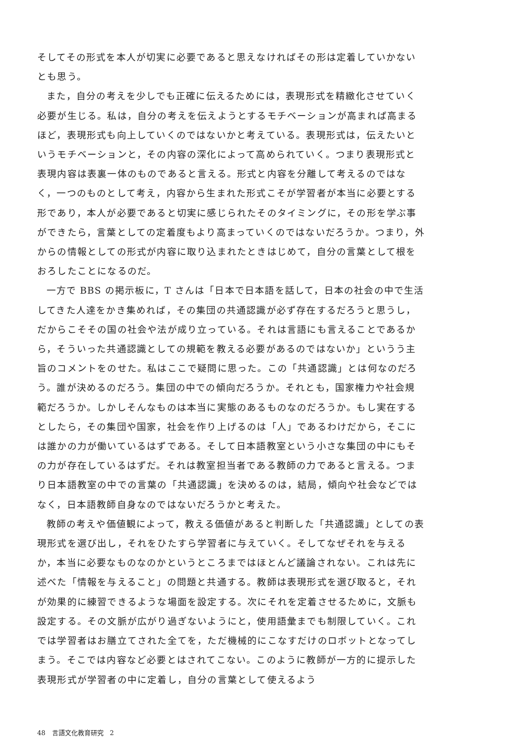そしてその形式を本人が切実に必要であると思えなければその形は定着していかないとも思う。
また，自分の考えを少しでも正確に伝えるためには，表現形式を精緻化させていく必要が生じる。私は，自分の考えを伝えようとするモチベーションが高まれば高まるほど，表現形式も向上していくのではないかと考えている。表現形式は，伝えたいというモチベーションと，その内容の深化によって高められていく。つまり表現形式と表現内容は表裏一体のものであると言える。形式と内容を分離して考えるのではなく，一つのものとして考え，内容から生まれた形式こそが学習者が本当に必要とする形であり，本人が必要であると切実に感じられたそのタイミングに，その形を学ぶ事ができたら，言葉としての定着度もより高まっていくのではないだろうか。つまり，外からの情報としての形式が内容に取り込まれたときはじめて，自分の言葉として根をおろしたことになるのだ。
一方で BBS の掲示板に，T さんは「日本で日本語を話して，日本の社会の中で生活してきた人達をかき集めれば，その集団の共通認識が必ず存在するだろうと思うし，だからこそその国の社会や法が成り立っている。それは言語にも言えることであるから，そういった共通認識としての規範を教える必要があるのではないか」というう主旨のコメントをのせた。私はここで疑問に思った。この「共通認識」とは何なのだろう。誰が決めるのだろう。集団の中での傾向だろうか。それとも，国家権力や社会規範だろうか。しかしそんなものは本当に実態のあるものなのだろうか。もし実在するとしたら，その集団や国家，社会を作り上げるのは「人」であるわけだから，そこには誰かの力が働いているはずである。そして日本語教室という小さな集団の中にもその力が存在しているはずだ。それは教室担当者である教師の力であると言える。つまり日本語教室の中での言葉の「共通認識」を決めるのは，結局，傾向や社会などではなく，日本語教師自身なのではないだろうかと考えた。
教師の考えや価値観によって，教える価値があると判断した「共通認識」としての表現形式を選び出し，それをひたすら学習者に与えていく。そしてなぜそれを与えるか，本当に必要なものなのかというところまではほとんど議論されない。これは先に述べた「情報を与えること」の問題と共通する。教師は表現形式を選び取ると，それが効果的に練習できるような場面を設定する。次にそれを定着させるために，文脈も設定する。その文脈が広がり過ぎないようにと，使用語彙までも制限していく。これでは学習者はお膳立てされた全てを，ただ機械的にこなすだけのロボットとなってしまう。そこでは内容など必要とはされてこない。このように教師が一方的に提示した表現形式が学習者の中に定着し，自分の言葉として使えるよう
48　言語文化教育研究　2